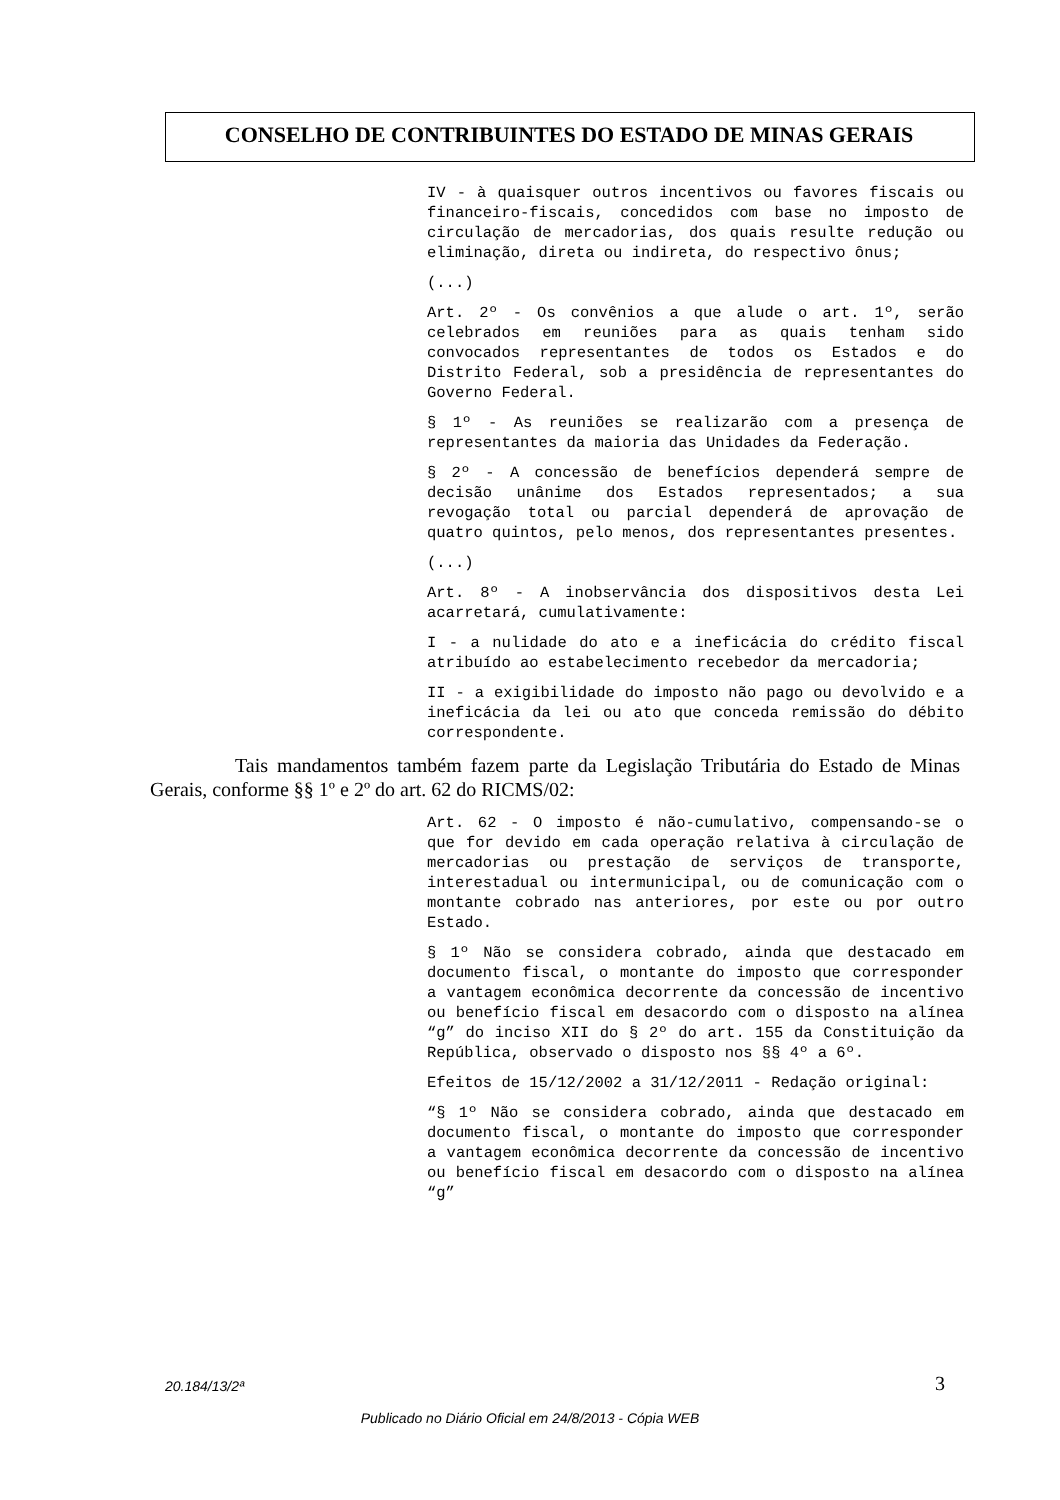CONSELHO DE CONTRIBUINTES DO ESTADO DE MINAS GERAIS
IV - à quaisquer outros incentivos ou favores fiscais ou financeiro-fiscais, concedidos com base no imposto de circulação de mercadorias, dos quais resulte redução ou eliminação, direta ou indireta, do respectivo ônus;
(...)
Art. 2º - Os convênios a que alude o art. 1º, serão celebrados em reuniões para as quais tenham sido convocados representantes de todos os Estados e do Distrito Federal, sob a presidência de representantes do Governo Federal.
§ 1º - As reuniões se realizarão com a presença de representantes da maioria das Unidades da Federação.
§ 2º - A concessão de benefícios dependerá sempre de decisão unânime dos Estados representados; a sua revogação total ou parcial dependerá de aprovação de quatro quintos, pelo menos, dos representantes presentes.
(...)
Art. 8º - A inobservância dos dispositivos desta Lei acarretará, cumulativamente:
I - a nulidade do ato e a ineficácia do crédito fiscal atribuído ao estabelecimento recebedor da mercadoria;
II - a exigibilidade do imposto não pago ou devolvido e a ineficácia da lei ou ato que conceda remissão do débito correspondente.
Tais mandamentos também fazem parte da Legislação Tributária do Estado de Minas Gerais, conforme §§ 1º e 2º do art. 62 do RICMS/02:
Art. 62 - O imposto é não-cumulativo, compensando-se o que for devido em cada operação relativa à circulação de mercadorias ou prestação de serviços de transporte, interestadual ou intermunicipal, ou de comunicação com o montante cobrado nas anteriores, por este ou por outro Estado.
§ 1º Não se considera cobrado, ainda que destacado em documento fiscal, o montante do imposto que corresponder a vantagem econômica decorrente da concessão de incentivo ou benefício fiscal em desacordo com o disposto na alínea “g” do inciso XII do § 2º do art. 155 da Constituição da República, observado o disposto nos §§ 4º a 6º.
Efeitos de 15/12/2002 a 31/12/2011 - Redação original:
“§ 1º Não se considera cobrado, ainda que destacado em documento fiscal, o montante do imposto que corresponder a vantagem econômica decorrente da concessão de incentivo ou benefício fiscal em desacordo com o disposto na alínea “g”
20.184/13/2ª 3
Publicado no Diário Oficial em 24/8/2013 - Cópia WEB